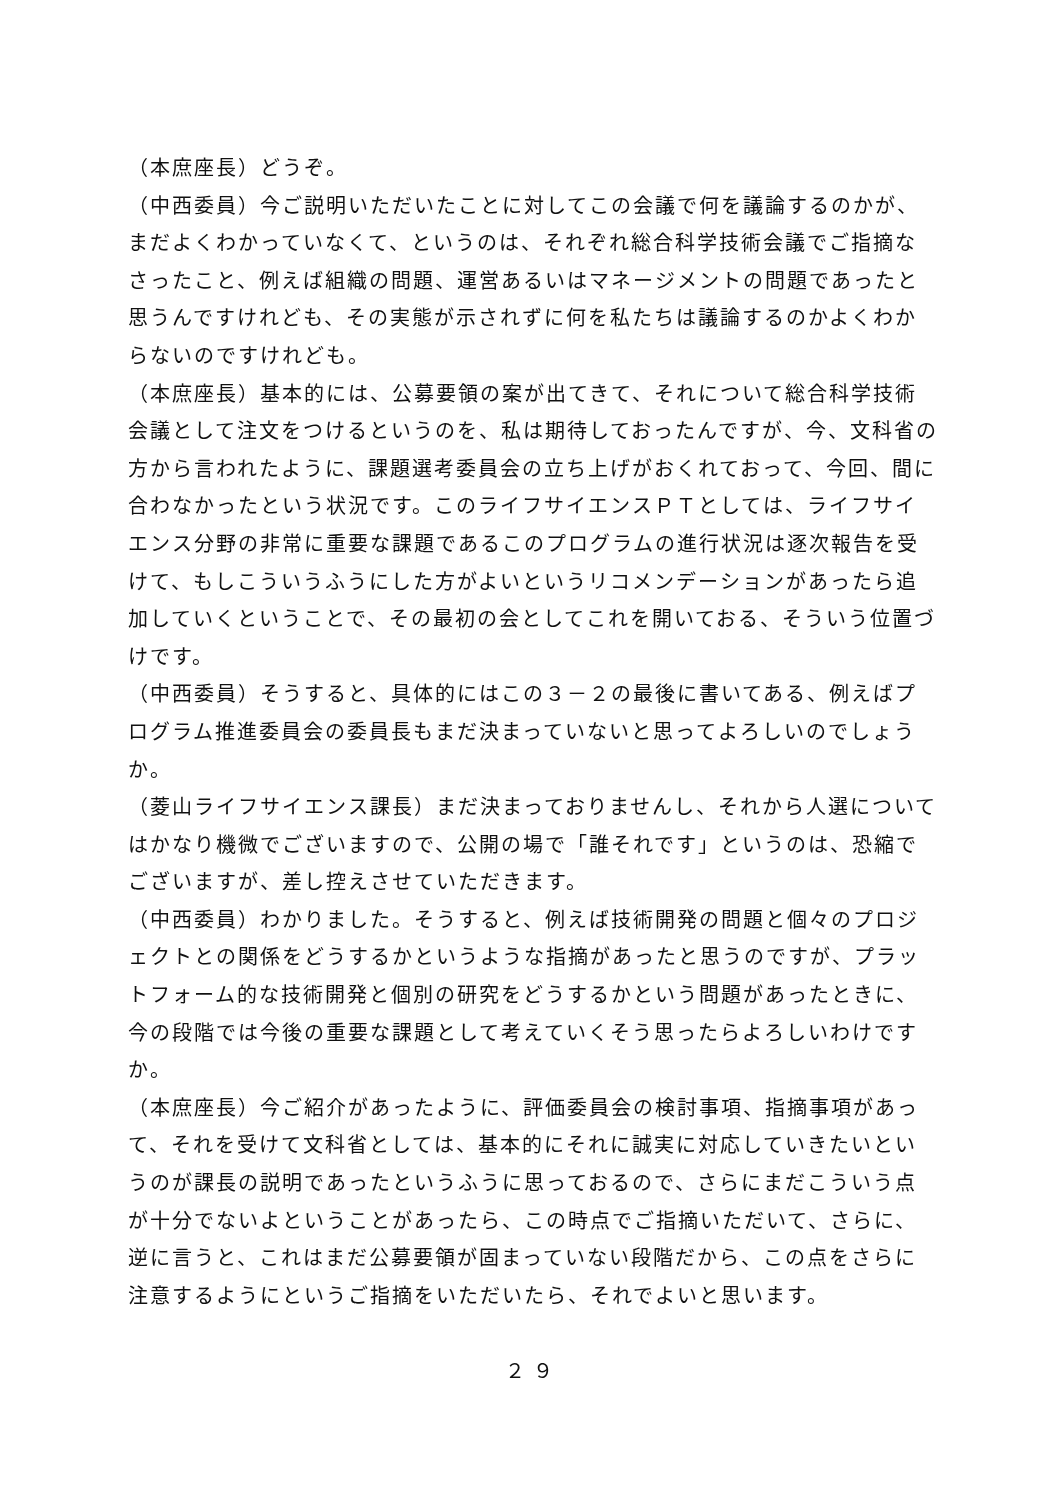（本庶座長）どうぞ。
（中西委員）今ご説明いただいたことに対してこの会議で何を議論するのかが、まだよくわかっていなくて、というのは、それぞれ総合科学技術会議でご指摘なさったこと、例えば組織の問題、運営あるいはマネージメントの問題であったと思うんですけれども、その実態が示されずに何を私たちは議論するのかよくわからないのですけれども。
（本庶座長）基本的には、公募要領の案が出てきて、それについて総合科学技術会議として注文をつけるというのを、私は期待しておったんですが、今、文科省の方から言われたように、課題選考委員会の立ち上げがおくれておって、今回、間に合わなかったという状況です。このライフサイエンスＰＴとしては、ライフサイエンス分野の非常に重要な課題であるこのプログラムの進行状況は逐次報告を受けて、もしこういうふうにした方がよいというリコメンデーションがあったら追加していくということで、その最初の会としてこれを開いておる、そういう位置づけです。
（中西委員）そうすると、具体的にはこの３－２の最後に書いてある、例えばプログラム推進委員会の委員長もまだ決まっていないと思ってよろしいのでしょうか。
（菱山ライフサイエンス課長）まだ決まっておりませんし、それから人選についてはかなり機微でございますので、公開の場で「誰それです」というのは、恐縮でございますが、差し控えさせていただきます。
（中西委員）わかりました。そうすると、例えば技術開発の問題と個々のプロジェクトとの関係をどうするかというような指摘があったと思うのですが、プラットフォーム的な技術開発と個別の研究をどうするかという問題があったときに、今の段階では今後の重要な課題として考えていくそう思ったらよろしいわけですか。
（本庶座長）今ご紹介があったように、評価委員会の検討事項、指摘事項があって、それを受けて文科省としては、基本的にそれに誠実に対応していきたいというのが課長の説明であったというふうに思っておるので、さらにまだこういう点が十分でないよということがあったら、この時点でご指摘いただいて、さらに、逆に言うと、これはまだ公募要領が固まっていない段階だから、この点をさらに注意するようにというご指摘をいただいたら、それでよいと思います。
２９